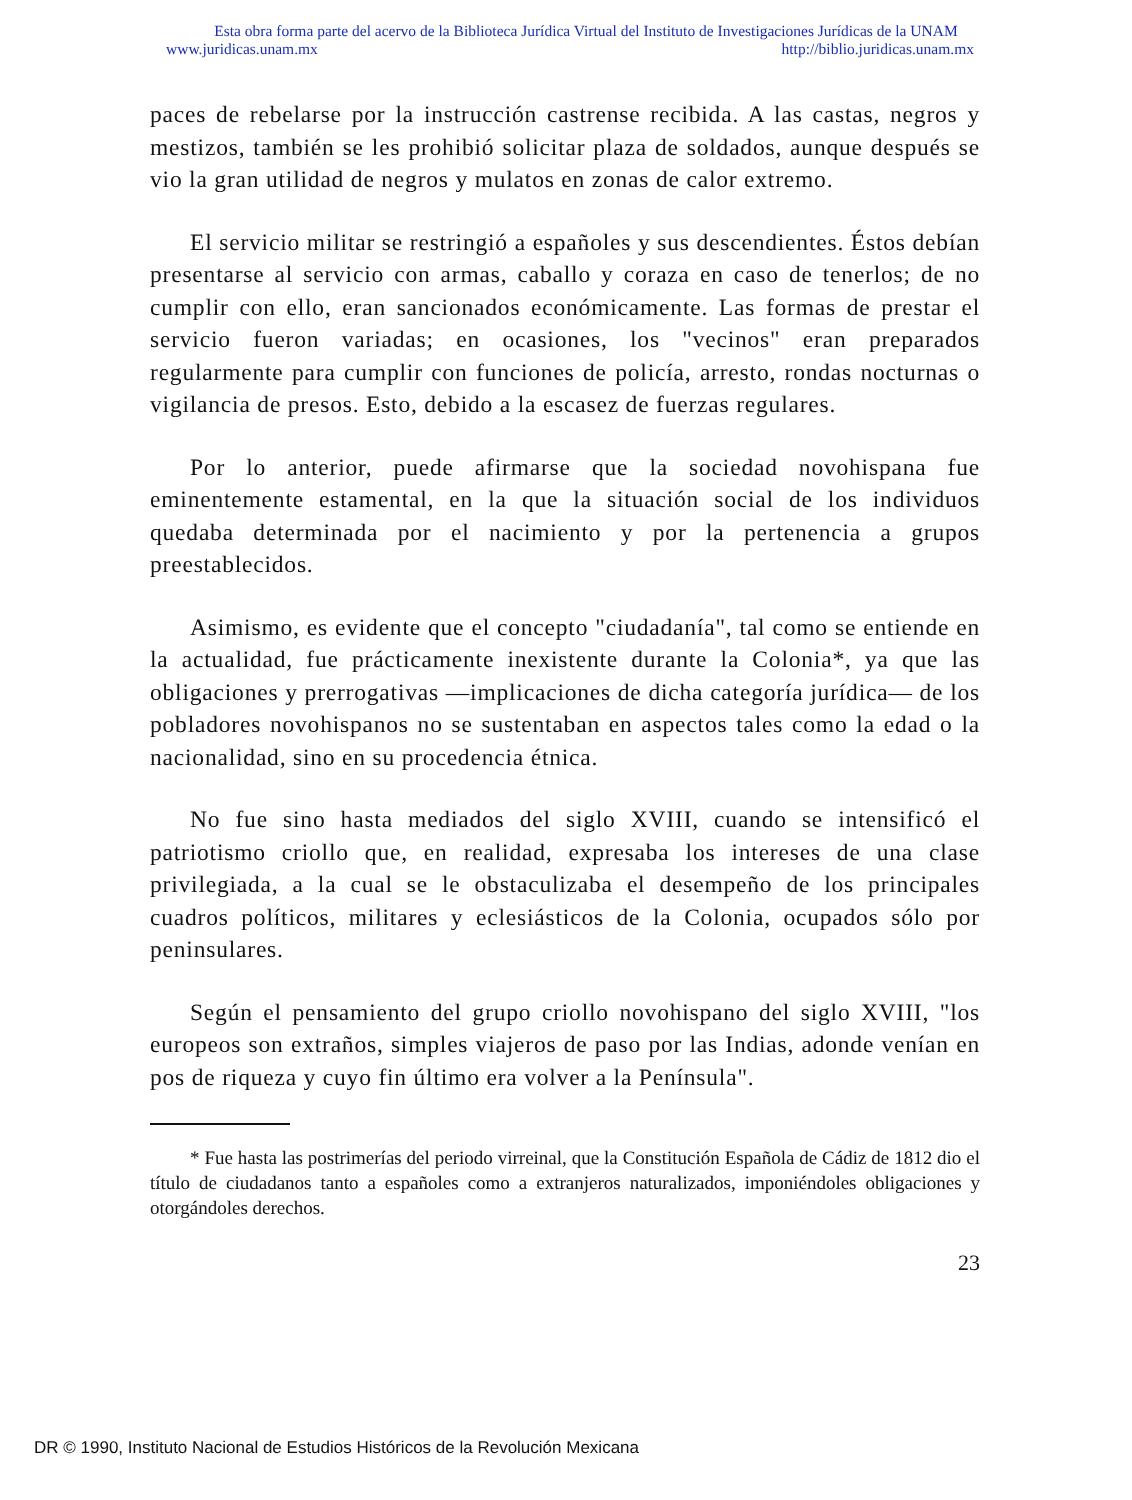Esta obra forma parte del acervo de la Biblioteca Jurídica Virtual del Instituto de Investigaciones Jurídicas de la UNAM
www.juridicas.unam.mx http://biblio.juridicas.unam.mx
paces de rebelarse por la instrucción castrense recibida. A las castas, negros y mestizos, también se les prohibió solicitar plaza de soldados, aunque después se vio la gran utilidad de negros y mulatos en zonas de calor extremo.
El servicio militar se restringió a españoles y sus descendientes. Éstos debían presentarse al servicio con armas, caballo y coraza en caso de tenerlos; de no cumplir con ello, eran sancionados económicamente. Las formas de prestar el servicio fueron variadas; en ocasiones, los "vecinos" eran preparados regularmente para cumplir con funciones de policía, arresto, rondas nocturnas o vigilancia de presos. Esto, debido a la escasez de fuerzas regulares.
Por lo anterior, puede afirmarse que la sociedad novohispana fue eminentemente estamental, en la que la situación social de los individuos quedaba determinada por el nacimiento y por la pertenencia a grupos preestablecidos.
Asimismo, es evidente que el concepto "ciudadanía", tal como se entiende en la actualidad, fue prácticamente inexistente durante la Colonia*, ya que las obligaciones y prerrogativas —implicaciones de dicha categoría jurídica— de los pobladores novohispanos no se sustentaban en aspectos tales como la edad o la nacionalidad, sino en su procedencia étnica.
No fue sino hasta mediados del siglo XVIII, cuando se intensificó el patriotismo criollo que, en realidad, expresaba los intereses de una clase privilegiada, a la cual se le obstaculizaba el desempeño de los principales cuadros políticos, militares y eclesiásticos de la Colonia, ocupados sólo por peninsulares.
Según el pensamiento del grupo criollo novohispano del siglo XVIII, "los europeos son extraños, simples viajeros de paso por las Indias, adonde venían en pos de riqueza y cuyo fin último era volver a la Península".
* Fue hasta las postrimerías del periodo virreinal, que la Constitución Española de Cádiz de 1812 dio el título de ciudadanos tanto a españoles como a extranjeros naturalizados, imponiéndoles obligaciones y otorgándoles derechos.
23
DR © 1990, Instituto Nacional de Estudios Históricos de la Revolución Mexicana